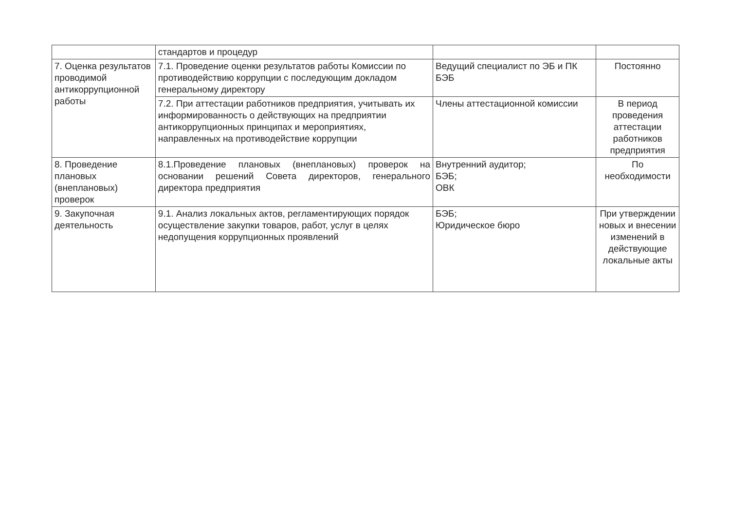| | стандартов и процедур | | |
| 7. Оценка результатов проводимой антикоррупционной работы | 7.1. Проведение оценки результатов работы Комиссии по противодействию коррупции с последующим докладом генеральному директору | Ведущий специалист по ЭБ и ПК БЭБ | Постоянно |
| | 7.2. При аттестации работников предприятия, учитывать их информированность о действующих на предприятии антикоррупционных принципах и мероприятиях, направленных на противодействие коррупции | Члены аттестационной комиссии | В период проведения аттестации работников предприятия |
| 8. Проведение плановых (внеплановых) проверок | 8.1.Проведение плановых (внеплановых) проверок на основании решений Совета директоров, генерального директора предприятия | Внутренний аудитор; БЭБ; ОВК | По необходимости |
| 9. Закупочная деятельность | 9.1. Анализ локальных актов, регламентирующих порядок осуществление закупки товаров, работ, услуг в целях недопущения коррупционных проявлений | БЭБ; Юридическое бюро | При утверждении новых и внесении изменений в действующие локальные акты |